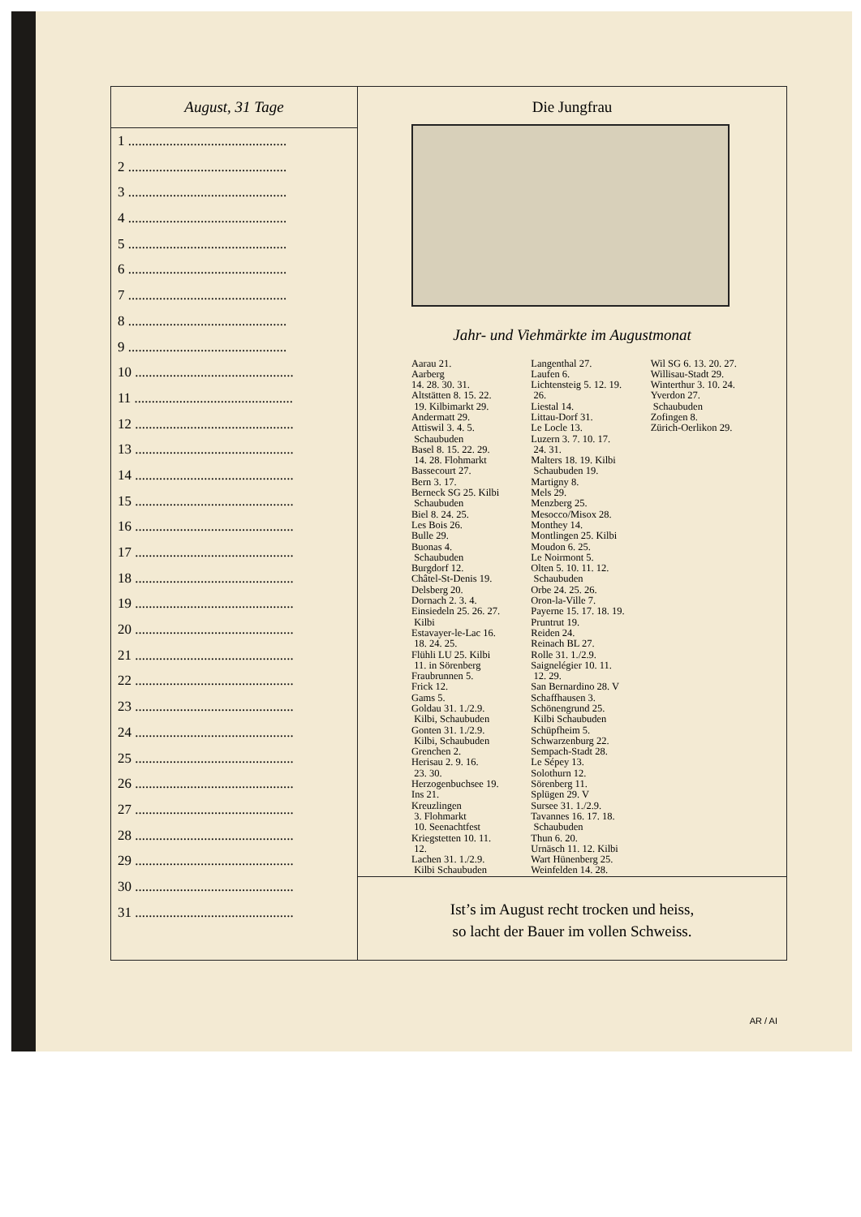August, 31 Tage
1 ..............................................
2 ..............................................
3 ..............................................
4 ..............................................
5 ..............................................
6 ..............................................
7 ..............................................
8 ..............................................
9 ..............................................
10 ..............................................
11 ..............................................
12 ..............................................
13 ..............................................
14 ..............................................
15 ..............................................
16 ..............................................
17 ..............................................
18 ..............................................
19 ..............................................
20 ..............................................
21 ..............................................
22 ..............................................
23 ..............................................
24 ..............................................
25 ..............................................
26 ..............................................
27 ..............................................
28 ..............................................
29 ..............................................
30 ..............................................
31 ..............................................
Die Jungfrau
Jahr- und Viehmärkte im Augustmonat
Aarau 21.
Aarberg
14. 28. 30. 31.
Altstätten 8. 15. 22.
19. Kilbimarkt 29.
Andermatt 29.
Attiswil 3. 4. 5.
Schaubuden
Basel 8. 15. 22. 29.
14. 28. Flohmarkt
Bassecourt 27.
Bern 3. 17.
Berneck SG 25. Kilbi
Schaubuden
Biel 8. 24. 25.
Les Bois 26.
Bulle 29.
Buonas 4.
Schaubuden
Burgdorf 12.
Châtel-St-Denis 19.
Delsberg 20.
Dornach 2. 3. 4.
Einsiedeln 25. 26. 27.
Kilbi
Estavayer-le-Lac 16.
18. 24. 25.
Flühli LU 25. Kilbi
11. in Sörenberg
Fraubrunnen 5.
Frick 12.
Gams 5.
Goldau 31. 1./2.9.
Kilbi, Schaubuden
Gonten 31. 1./2.9.
Kilbi, Schaubuden
Grenchen 2.
Herisau 2. 9. 16.
23. 30.
Herzogenbuchsee 19.
Ins 21.
Kreuzlingen
3. Flohmarkt
10. Seenachtfest
Kriegstetten 10. 11.
12.
Lachen 31. 1./2.9.
Kilbi Schaubuden
Langenthal 27.
Laufen 6.
Lichtensteig 5. 12. 19.
26.
Liestal 14.
Littau-Dorf 31.
Le Locle 13.
Luzern 3. 7. 10. 17.
24. 31.
Malters 18. 19. Kilbi
Schaubuden 19.
Martigny 8.
Mels 29.
Menzberg 25.
Mesocco/Misox 28.
Monthey 14.
Montlingen 25. Kilbi
Moudon 6. 25.
Le Noirmont 5.
Olten 5. 10. 11. 12.
Schaubuden
Orbe 24. 25. 26.
Oron-la-Ville 7.
Payerne 15. 17. 18. 19.
Pruntrut 19.
Reiden 24.
Reinach BL 27.
Rolle 31. 1./2.9.
Saignelégier 10. 11.
12. 29.
San Bernardino 28. V
Schaffhausen 3.
Schönengrund 25.
Kilbi Schaubuden
Schüpfheim 5.
Schwarzenburg 22.
Sempach-Stadt 28.
Le Sépey 13.
Solothurn 12.
Sörenberg 11.
Splügen 29. V
Sursee 31. 1./2.9.
Tavannes 16. 17. 18.
Schaubuden
Thun 6. 20.
Urnäsch 11. 12. Kilbi
Wart Hünenberg 25.
Weinfelden 14. 28.
Wil SG 6. 13. 20. 27.
Willisau-Stadt 29.
Winterthur 3. 10. 24.
Yverdon 27.
Schaubuden
Zofingen 8.
Zürich-Oerlikon 29.
Ist’s im August recht trocken und heiss,
so lacht der Bauer im vollen Schweiss.
AR / AI